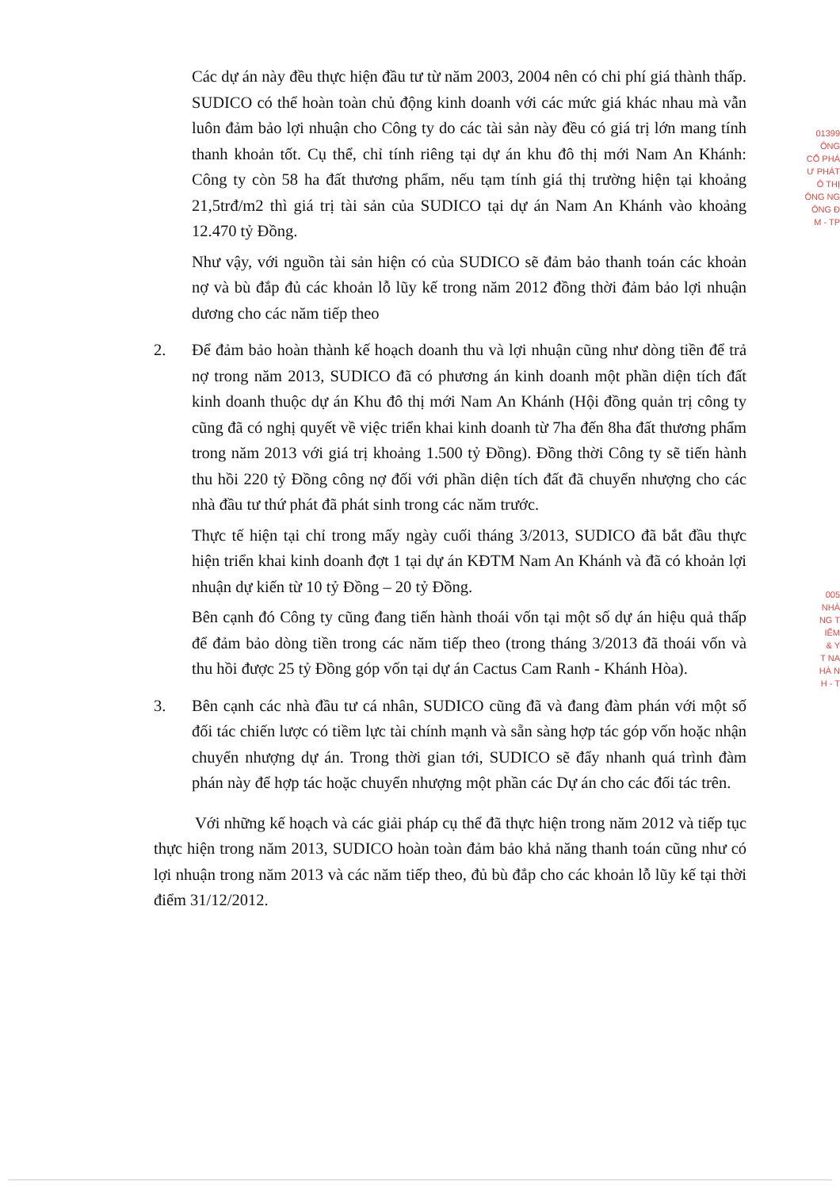Các dự án này đều thực hiện đầu tư từ năm 2003, 2004 nên có chi phí giá thành thấp. SUDICO có thể hoàn toàn chủ động kinh doanh với các mức giá khác nhau mà vẫn luôn đảm bảo lợi nhuận cho Công ty do các tài sản này đều có giá trị lớn mang tính thanh khoản tốt. Cụ thể, chỉ tính riêng tại dự án khu đô thị mới Nam An Khánh: Công ty còn 58 ha đất thương phẩm, nếu tạm tính giá thị trường hiện tại khoảng 21,5trđ/m2 thì giá trị tài sản của SUDICO tại dự án Nam An Khánh vào khoảng 12.470 tỷ Đồng.
Như vậy, với nguồn tài sản hiện có của SUDICO sẽ đảm bảo thanh toán các khoản nợ và bù đắp đủ các khoản lỗ lũy kế trong năm 2012 đồng thời đảm bảo lợi nhuận dương cho các năm tiếp theo
2. Để đảm bảo hoàn thành kế hoạch doanh thu và lợi nhuận cũng như dòng tiền để trả nợ trong năm 2013, SUDICO đã có phương án kinh doanh một phần diện tích đất kinh doanh thuộc dự án Khu đô thị mới Nam An Khánh (Hội đồng quản trị công ty cũng đã có nghị quyết về việc triển khai kinh doanh từ 7ha đến 8ha đất thương phẩm trong năm 2013 với giá trị khoảng 1.500 tỷ Đồng). Đồng thời Công ty sẽ tiến hành thu hồi 220 tỷ Đồng công nợ đối với phần diện tích đất đã chuyển nhượng cho các nhà đầu tư thứ phát đã phát sinh trong các năm trước.
Thực tế hiện tại chỉ trong mấy ngày cuối tháng 3/2013, SUDICO đã bắt đầu thực hiện triển khai kinh doanh đợt 1 tại dự án KĐTM Nam An Khánh và đã có khoản lợi nhuận dự kiến từ 10 tỷ Đồng – 20 tỷ Đồng.
Bên cạnh đó Công ty cũng đang tiến hành thoái vốn tại một số dự án hiệu quả thấp để đảm bảo dòng tiền trong các năm tiếp theo (trong tháng 3/2013 đã thoái vốn và thu hồi được 25 tỷ Đồng góp vốn tại dự án Cactus Cam Ranh - Khánh Hòa).
3. Bên cạnh các nhà đầu tư cá nhân, SUDICO cũng đã và đang đàm phán với một số đối tác chiến lược có tiềm lực tài chính mạnh và sẵn sàng hợp tác góp vốn hoặc nhận chuyển nhượng dự án. Trong thời gian tới, SUDICO sẽ đẩy nhanh quá trình đàm phán này để hợp tác hoặc chuyển nhượng một phần các Dự án cho các đối tác trên.
Với những kế hoạch và các giải pháp cụ thể đã thực hiện trong năm 2012 và tiếp tục thực hiện trong năm 2013, SUDICO hoàn toàn đảm bảo khả năng thanh toán cũng như có lợi nhuận trong năm 2013 và các năm tiếp theo, đủ bù đắp cho các khoản lỗ lũy kế tại thời điểm 31/12/2012.
01399
ÔNG
CỔ PHÁ
Ư PHÁT
Ô THỊ
ÔNG NG
ÔNG Đ
M - TP
005
NHÀ
NG T
IỂM
& Y
T NA
HÀ N
H - T